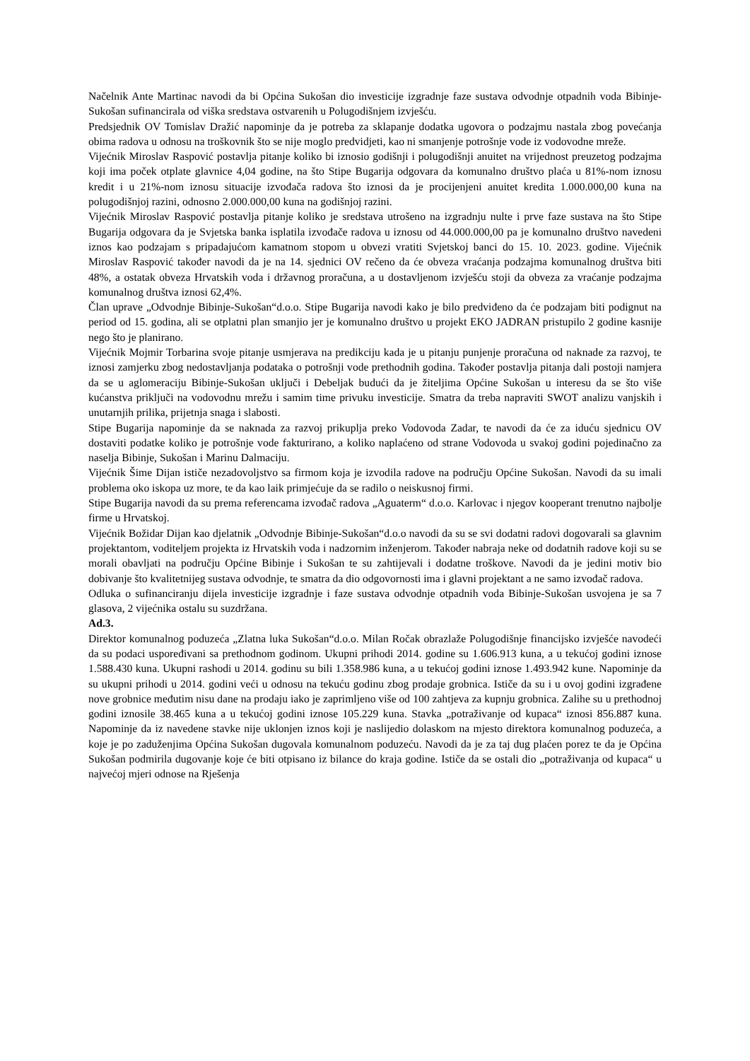Načelnik Ante Martinac navodi da bi Općina Sukošan dio investicije izgradnje faze sustava odvodnje otpadnih voda Bibinje-Sukošan sufinancirala od viška sredstava ostvarenih u Polugodišnjem izvješću.
Predsjednik OV Tomislav Dražić napominje da je potreba za sklapanje dodatka ugovora o podzajmu nastala zbog povećanja obima radova u odnosu na troškovnik što se nije moglo predvidjeti, kao ni smanjenje potrošnje vode iz vodovodne mreže.
Vijećnik Miroslav Raspović postavlja pitanje koliko bi iznosio godišnji i polugodišnji anuitet na vrijednost preuzetog podzajma koji ima poček otplate glavnice 4,04 godine, na što Stipe Bugarija odgovara da komunalno društvo plaća u 81%-nom iznosu kredit i u 21%-nom iznosu situacije izvođača radova što iznosi da je procijenjeni anuitet kredita 1.000.000,00 kuna na polugodišnjoj razini, odnosno 2.000.000,00 kuna na godišnjoj razini.
Vijećnik Miroslav Raspović postavlja pitanje koliko je sredstava utrošeno na izgradnju nulte i prve faze sustava na što Stipe Bugarija odgovara da je Svjetska banka isplatila izvođače radova u iznosu od 44.000.000,00 pa je komunalno društvo navedeni iznos kao podzajam s pripadajućom kamatnom stopom u obvezi vratiti Svjetskoj banci do 15. 10. 2023. godine. Vijećnik Miroslav Raspović također navodi da je na 14. sjednici OV rečeno da će obveza vraćanja podzajma komunalnog društva biti 48%, a ostatak obveza Hrvatskih voda i državnog proračuna, a u dostavljenom izvješću stoji da obveza za vraćanje podzajma komunalnog društva iznosi 62,4%.
Član uprave „Odvodnje Bibinje-Sukošan“d.o.o. Stipe Bugarija navodi kako je bilo predviđeno da će podzajam biti podignut na period od 15. godina, ali se otplatni plan smanjio jer je komunalno društvo u projekt EKO JADRAN pristupilo 2 godine kasnije nego što je planirano.
Vijećnik Mojmir Torbarina svoje pitanje usmjerava na predikciju kada je u pitanju punjenje proračuna od naknade za razvoj, te iznosi zamjerku zbog nedostavljanja podataka o potrošnji vode prethodnih godina. Također postavlja pitanja dali postoji namjera da se u aglomeraciju Bibinje-Sukošan uključi i Debeljak budući da je žiteljima Općine Sukošan u interesu da se što više kućanstva priključi na vodovodnu mrežu i samim time privuku investicije. Smatra da treba napraviti SWOT analizu vanjskih i unutarnjih prilika, prijetnja snaga i slabosti.
Stipe Bugarija napominje da se naknada za razvoj prikuplja preko Vodovoda Zadar, te navodi da će za iduću sjednicu OV dostaviti podatke koliko je potrošnje vode fakturirano, a koliko naplaćeno od strane Vodovoda u svakoj godini pojedinačno za naselja Bibinje, Sukošan i Marinu Dalmaciju.
Vijećnik Šime Dijan ističe nezadovoljstvo sa firmom koja je izvodila radove na području Općine Sukošan. Navodi da su imali problema oko iskopa uz more, te da kao laik primjećuje da se radilo o neiskusnoj firmi.
Stipe Bugarija navodi da su prema referencama izvođač radova „Aguaterm“ d.o.o. Karlovac i njegov kooperant trenutno najbolje firme u Hrvatskoj.
Vijećnik Božidar Dijan kao djelatnik „Odvodnje Bibinje-Sukošan“d.o.o navodi da su se svi dodatni radovi dogovarali sa glavnim projektantom, voditeljem projekta iz Hrvatskih voda i nadzornim inženjerom. Također nabraja neke od dodatnih radove koji su se morali obavljati na području Općine Bibinje i Sukošan te su zahtijevali i dodatne troškove. Navodi da je jedini motiv bio dobivanje što kvalitetnijeg sustava odvodnje, te smatra da dio odgovornosti ima i glavni projektant a ne samo izvođač radova.
Odluka o sufinanciranju dijela investicije izgradnje i faze sustava odvodnje otpadnih voda Bibinje-Sukošan usvojena je sa 7 glasova, 2 vijećnika ostalu su suzdržana.
Ad.3.
Direktor komunalnog poduzeća „Zlatna luka Sukošan“d.o.o. Milan Ročak obrazlaže Polugodišnje financijsko izvješće navodeći da su podaci uspoređivani sa prethodnom godinom. Ukupni prihodi 2014. godine su 1.606.913 kuna, a u tekućoj godini iznose 1.588.430 kuna. Ukupni rashodi u 2014. godinu su bili 1.358.986 kuna, a u tekućoj godini iznose 1.493.942 kune. Napominje da su ukupni prihodi u 2014. godini veći u odnosu na tekuću godinu zbog prodaje grobnica. Ističe da su i u ovoj godini izgrađene nove grobnice međutim nisu dane na prodaju iako je zaprimljeno više od 100 zahtjeva za kupnju grobnica. Zalihe su u prethodnoj godini iznosile 38.465 kuna a u tekućoj godini iznose 105.229 kuna. Stavka „potraživanje od kupaca“ iznosi 856.887 kuna. Napominje da iz navedene stavke nije uklonjen iznos koji je naslijedio dolaskom na mjesto direktora komunalnog poduzeća, a koje je po zaduženjima Općina Sukošan dugovala komunalnom poduzeću. Navodi da je za taj dug plaćen porez te da je Općina Sukošan podmirila dugovanje koje će biti otpisano iz bilance do kraja godine. Ističe da se ostali dio „potraživanja od kupaca“ u najvećoj mjeri odnose na Rješenja